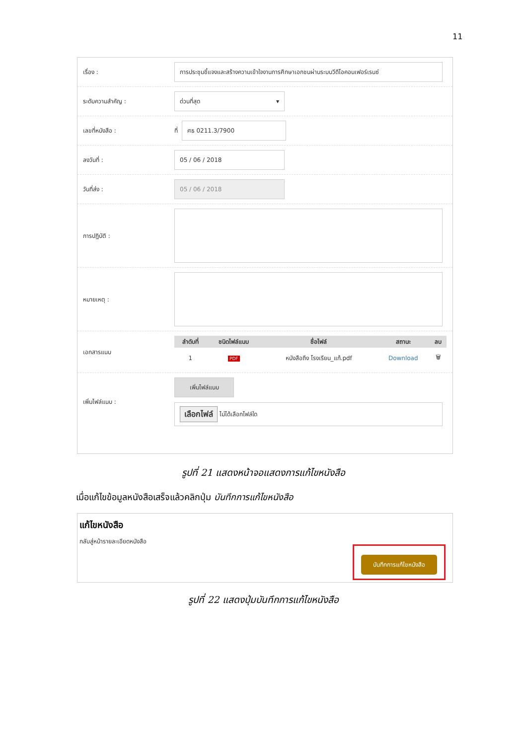11
เรื่อง :
การประชุมชี้แจงและสร้างความเข้าใจงานการศึกษาเอกชนผ่านระบบวีดีโอคอนเฟอร์เรนซ์
ระดับความสำคัญ :
ด่วนที่สุด ▾
เลขที่หนังสือ :
ที่
ศธ 0211.3/7900
ลงวันที่ :
05 / 06 / 2018
วันที่ส่ง :
05 / 06 / 2018
การปฏิบัติ :
หมายเหตุ :
เอกสารแนบ
| ลำดับที่ | ชนิดไฟล์แนบ | ชื่อไฟล์ | สถานะ | ลบ |
| --- | --- | --- | --- | --- |
| 1 | PDF | หนังสือถึง โรงเรียน_แก้.pdf | Download | 🗑 |
เพิ่มไฟล์แนบ :
เพิ่มไฟล์แนบ
เลือกไฟล์ ไม่ได้เลือกไฟล์ใด
รูปที่ 21 แสดงหน้าจอแสดงการแก้ไขหนังสือ
เมื่อแก้ไขข้อมูลหนังสือเสร็จแล้วคลิกปุ่ม บันทึกการแก้ไขหนังสือ
แก้ไขหนังสือ
กลับสู่หน้ารายละเอียดหนังสือ
บันทึกการแก้ไขหนังสือ
รูปที่ 22 แสดงปุ่มบันทึกการแก้ไขหนังสือ